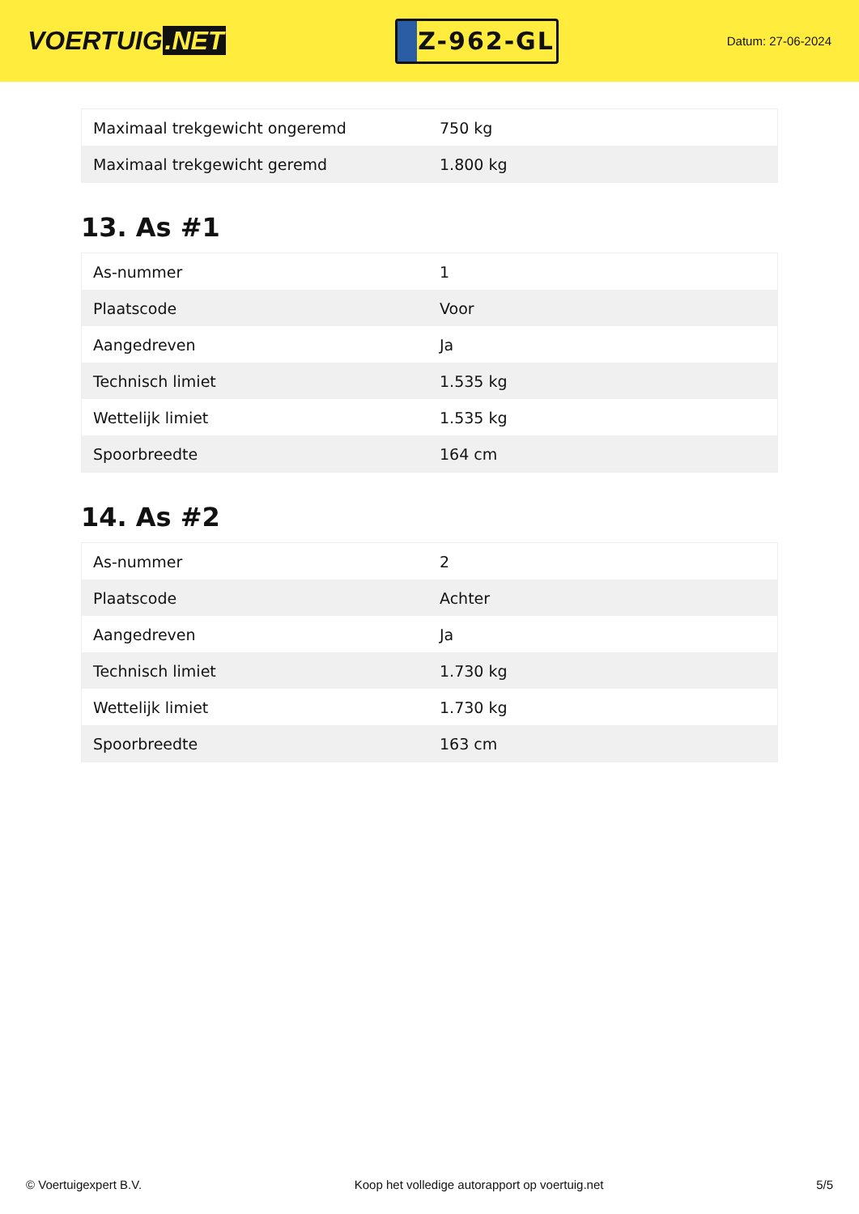VOERTUIG.NET
Z-962-GL
Datum: 27-06-2024
| Maximaal trekgewicht ongeremd | 750 kg |
| Maximaal trekgewicht geremd | 1.800 kg |
13. As #1
| As-nummer | 1 |
| Plaatscode | Voor |
| Aangedreven | Ja |
| Technisch limiet | 1.535 kg |
| Wettelijk limiet | 1.535 kg |
| Spoorbreedte | 164 cm |
14. As #2
| As-nummer | 2 |
| Plaatscode | Achter |
| Aangedreven | Ja |
| Technisch limiet | 1.730 kg |
| Wettelijk limiet | 1.730 kg |
| Spoorbreedte | 163 cm |
© Voertuigexpert B.V. Koop het volledige autorapport op voertuig.net 5/5